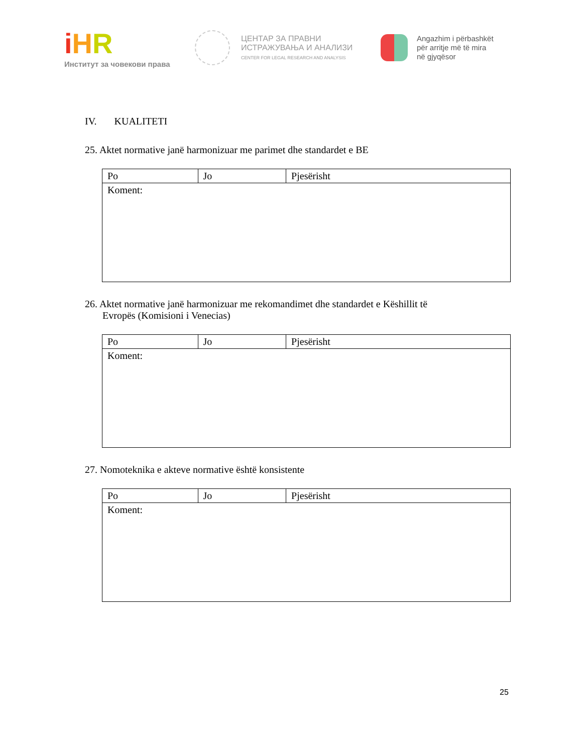iHR
Институт за човекови права
ЦЕНТАР ЗА ПРАВНИ
ИСТРАЖУВАЊА И АНАЛИЗИ
CENTER FOR LEGAL RESEARCH AND ANALYSIS
Angazhim i përbashkët
për arritje më të mira
në gjyqësor
IV. KUALITETI
25. Aktet normative janë harmonizuar me parimet dhe standardet e BE
| Po | Jo | Pjesërisht |
| Koment: | | |
26. Aktet normative janë harmonizuar me rekomandimet dhe standardet e Këshillit të
Evropës (Komisioni i Venecias)
| Po | Jo | Pjesërisht |
| Koment: | | |
27. Nomoteknika e akteve normative është konsistente
| Po | Jo | Pjesërisht |
| Koment: | | |
25